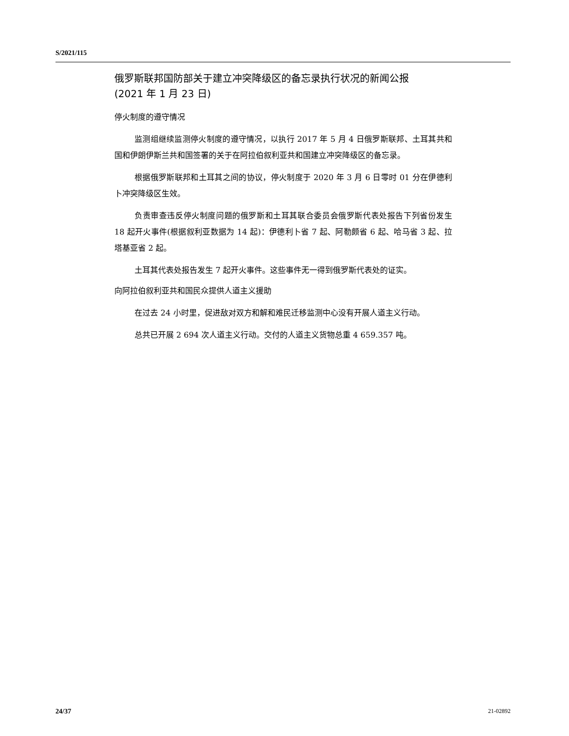S/2021/115
俄罗斯联邦国防部关于建立冲突降级区的备忘录执行状况的新闻公报
(2021 年 1 月 23 日)
停火制度的遵守情况
监测组继续监测停火制度的遵守情况，以执行 2017 年 5 月 4 日俄罗斯联邦、土耳其共和国和伊朗伊斯兰共和国签署的关于在阿拉伯叙利亚共和国建立冲突降级区的备忘录。
根据俄罗斯联邦和土耳其之间的协议，停火制度于 2020 年 3 月 6 日零时 01 分在伊德利卜冲突降级区生效。
负责审查违反停火制度问题的俄罗斯和土耳其联合委员会俄罗斯代表处报告下列省份发生 18 起开火事件(根据叙利亚数据为 14 起)：伊德利卜省 7 起、阿勒颇省 6 起、哈马省 3 起、拉塔基亚省 2 起。
土耳其代表处报告发生 7 起开火事件。这些事件无一得到俄罗斯代表处的证实。
向阿拉伯叙利亚共和国民众提供人道主义援助
在过去 24 小时里，促进敌对双方和解和难民迁移监测中心没有开展人道主义行动。
总共已开展 2 694 次人道主义行动。交付的人道主义货物总重 4 659.357 吨。
24/37 21-02892